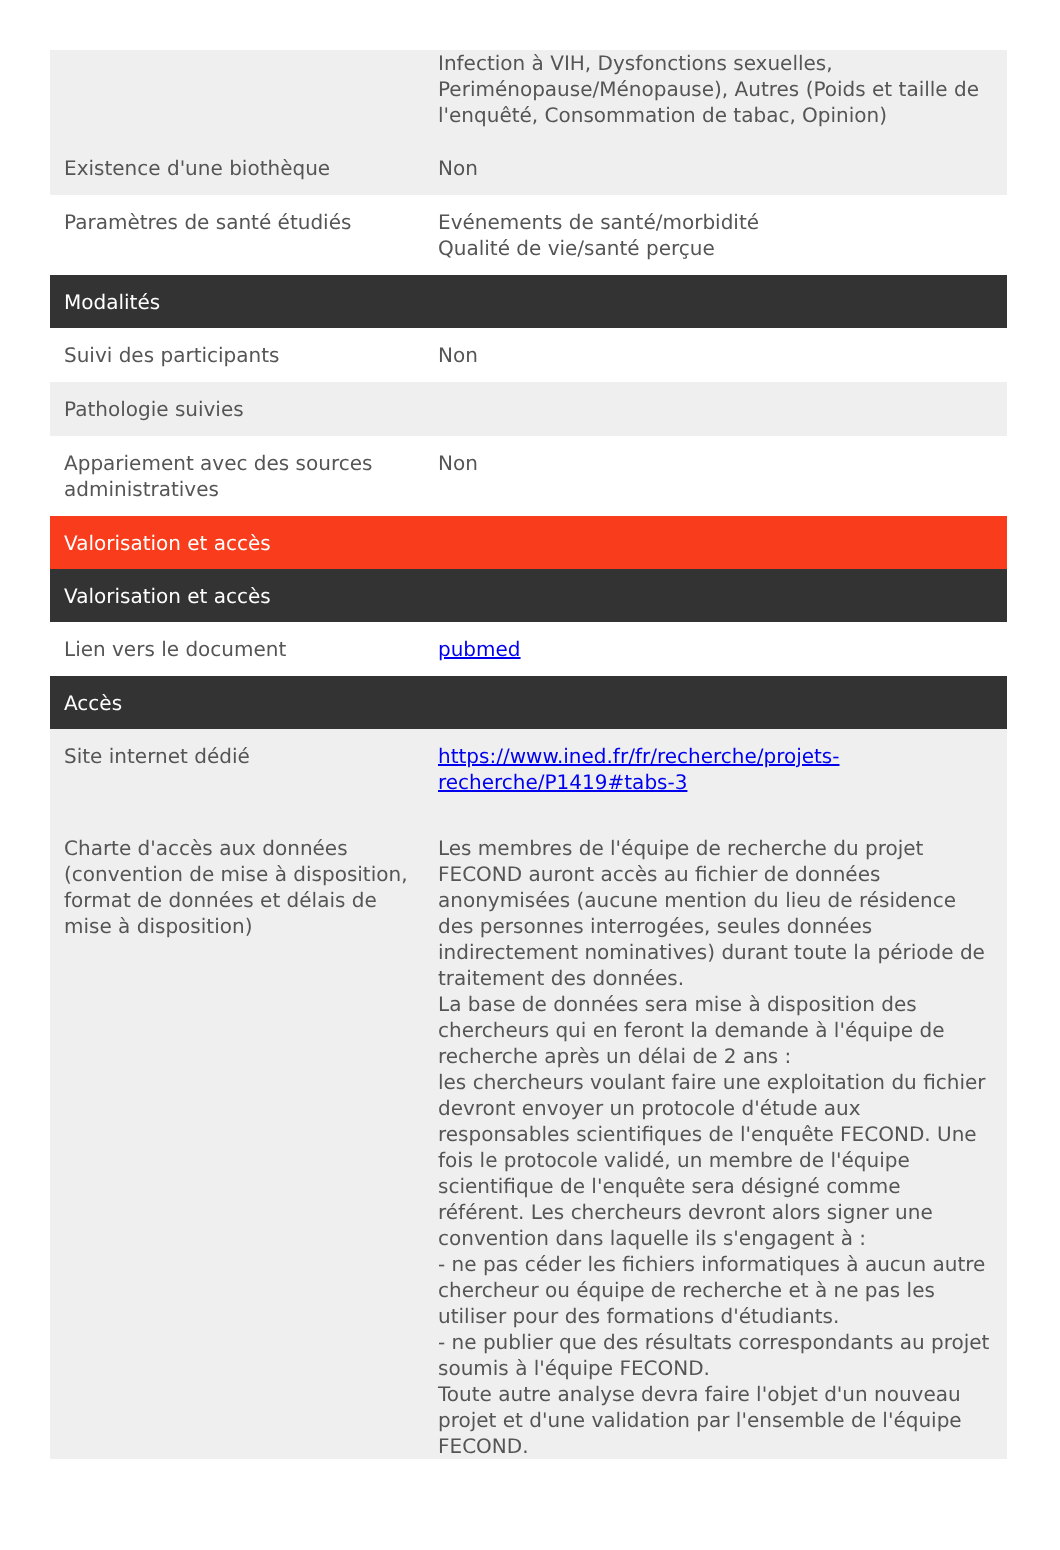| | Infection à VIH, Dysfonctions sexuelles, Periménopause/Ménopause), Autres (Poids et taille de l'enquêté, Consommation de tabac, Opinion) |
| Existence d'une biothèque | Non |
| Paramètres de santé étudiés | Evénements de santé/morbidité Qualité de vie/santé perçue |
| Modalités | |
| Suivi des participants | Non |
| Pathologie suivies | |
| Appariement avec des sources administratives | Non |
| Valorisation et accès | |
| Valorisation et accès | |
| Lien vers le document | pubmed |
| Accès | |
| Site internet dédié | https://www.ined.fr/fr/recherche/projets-recherche/P1419#tabs-3 |
| Charte d'accès aux données (convention de mise à disposition, format de données et délais de mise à disposition) | Les membres de l'équipe de recherche du projet FECOND auront accès au fichier de données anonymisées (aucune mention du lieu de résidence des personnes interrogées, seules données indirectement nominatives) durant toute la période de traitement des données. La base de données sera mise à disposition des chercheurs qui en feront la demande à l'équipe de recherche après un délai de 2 ans : les chercheurs voulant faire une exploitation du fichier devront envoyer un protocole d'étude aux responsables scientifiques de l'enquête FECOND. Une fois le protocole validé, un membre de l'équipe scientifique de l'enquête sera désigné comme référent. Les chercheurs devront alors signer une convention dans laquelle ils s'engagent à : - ne pas céder les fichiers informatiques à aucun autre chercheur ou équipe de recherche et à ne pas les utiliser pour des formations d'étudiants. - ne publier que des résultats correspondants au projet soumis à l'équipe FECOND. Toute autre analyse devra faire l'objet d'un nouveau projet et d'une validation par l'ensemble de l'équipe FECOND. |